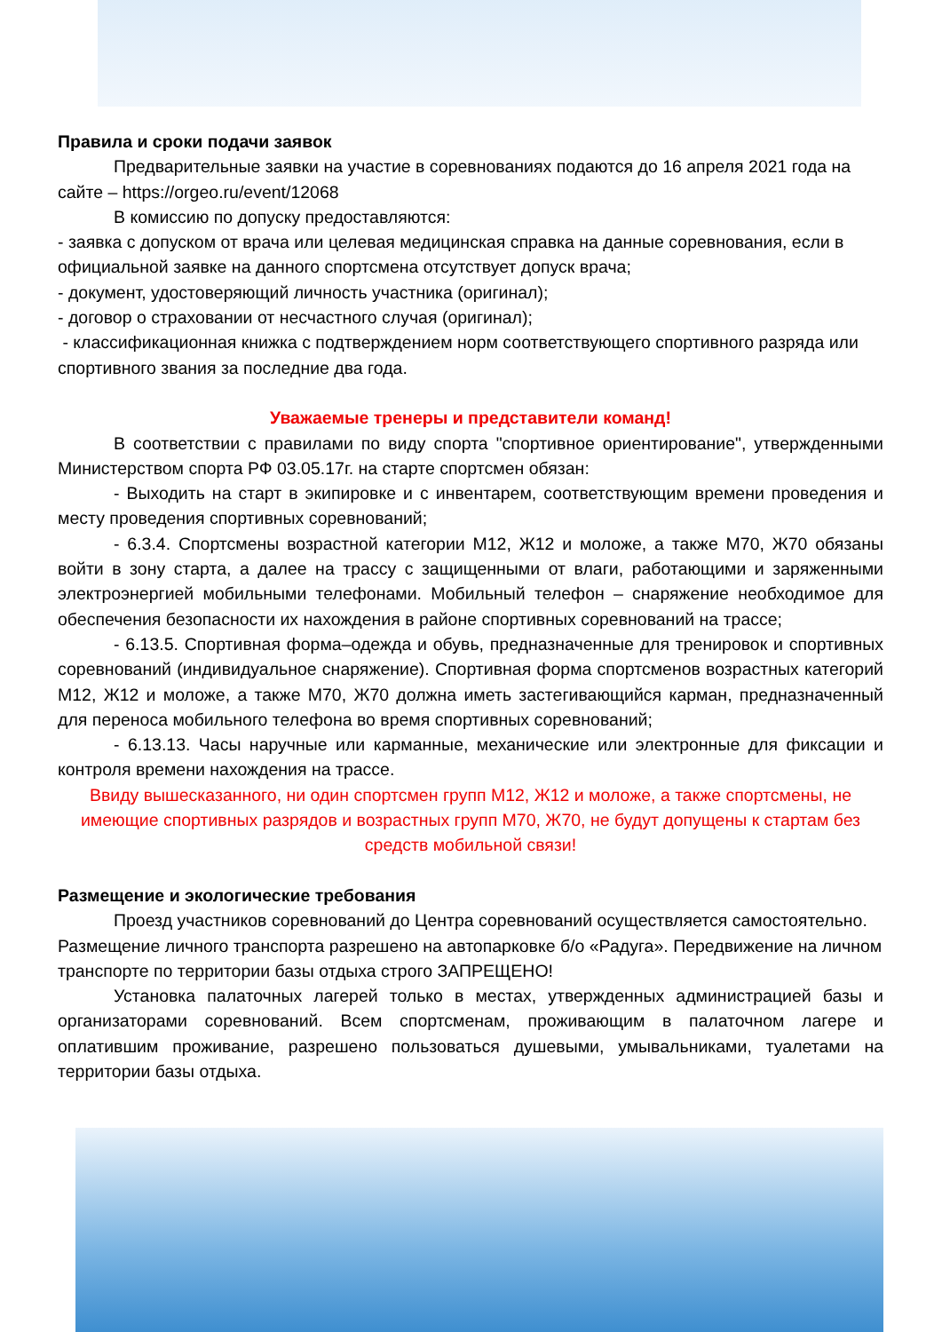Правила и сроки подачи заявок
Предварительные заявки на участие в соревнованиях подаются до 16 апреля 2021 года на сайте – https://orgeo.ru/event/12068
В комиссию по допуску предоставляются:
- заявка с допуском от врача или целевая медицинская справка на данные соревнования, если в официальной заявке на данного спортсмена отсутствует допуск врача;
- документ, удостоверяющий личность участника (оригинал);
- договор о страховании от несчастного случая (оригинал);
- классификационная книжка с подтверждением норм соответствующего спортивного разряда или спортивного звания за последние два года.
Уважаемые тренеры и представители команд!
В соответствии с правилами по виду спорта "спортивное ориентирование", утвержденными Министерством спорта РФ 03.05.17г. на старте спортсмен обязан:
- Выходить на старт в экипировке и с инвентарем, соответствующим времени проведения и месту проведения спортивных соревнований;
- 6.3.4. Спортсмены возрастной категории М12, Ж12 и моложе, а также М70, Ж70 обязаны войти в зону старта, а далее на трассу с защищенными от влаги, работающими и заряженными электроэнергией мобильными телефонами. Мобильный телефон – снаряжение необходимое для обеспечения безопасности их нахождения в районе спортивных соревнований на трассе;
- 6.13.5. Спортивная форма–одежда и обувь, предназначенные для тренировок и спортивных соревнований (индивидуальное снаряжение). Спортивная форма спортсменов возрастных категорий М12, Ж12 и моложе, а также М70, Ж70 должна иметь застегивающийся карман, предназначенный для переноса мобильного телефона во время спортивных соревнований;
- 6.13.13. Часы наручные или карманные, механические или электронные для фиксации и контроля времени нахождения на трассе.
Ввиду вышесказанного, ни один спортсмен групп М12, Ж12 и моложе, а также спортсмены, не имеющие спортивных разрядов и возрастных групп М70, Ж70, не будут допущены к стартам без средств мобильной связи!
Размещение и экологические требования
Проезд участников соревнований до Центра соревнований осуществляется самостоятельно. Размещение личного транспорта разрешено на автопарковке б/о «Радуга». Передвижение на личном транспорте по территории базы отдыха строго ЗАПРЕЩЕНО!
Установка палаточных лагерей только в местах, утвержденных администрацией базы и организаторами соревнований. Всем спортсменам, проживающим в палаточном лагере и оплатившим проживание, разрешено пользоваться душевыми, умывальниками, туалетами на территории базы отдыха.